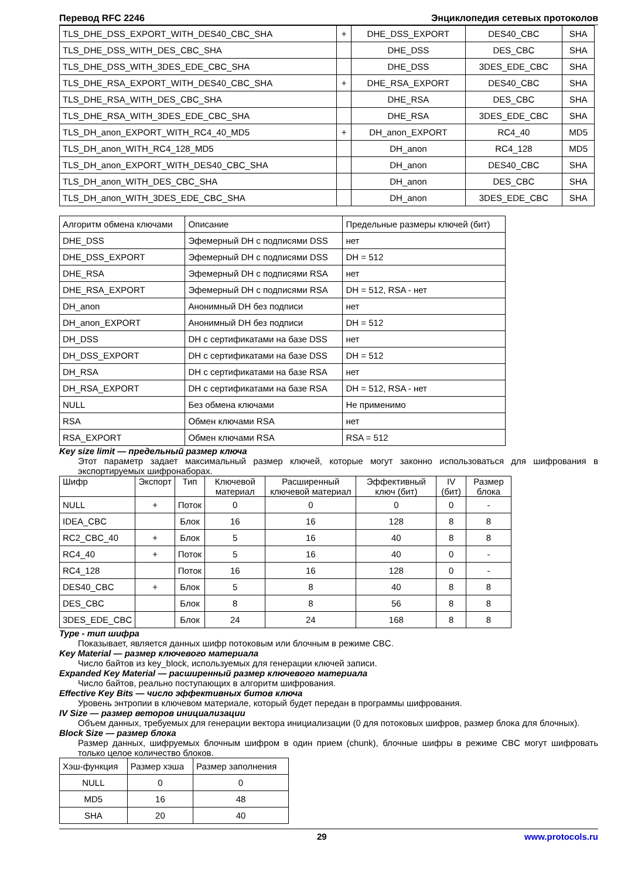Перевод RFC 2246 Энциклопедия сетевых протоколов
| TLS_DHE_DSS_EXPORT_WITH_DES40_CBC_SHA | + | DHE_DSS_EXPORT | DES40_CBC | SHA |
| TLS_DHE_DSS_WITH_DES_CBC_SHA | | DHE_DSS | DES_CBC | SHA |
| TLS_DHE_DSS_WITH_3DES_EDE_CBC_SHA | | DHE_DSS | 3DES_EDE_CBC | SHA |
| TLS_DHE_RSA_EXPORT_WITH_DES40_CBC_SHA | + | DHE_RSA_EXPORT | DES40_CBC | SHA |
| TLS_DHE_RSA_WITH_DES_CBC_SHA | | DHE_RSA | DES_CBC | SHA |
| TLS_DHE_RSA_WITH_3DES_EDE_CBC_SHA | | DHE_RSA | 3DES_EDE_CBC | SHA |
| TLS_DH_anon_EXPORT_WITH_RC4_40_MD5 | + | DH_anon_EXPORT | RC4_40 | MD5 |
| TLS_DH_anon_WITH_RC4_128_MD5 | | DH_anon | RC4_128 | MD5 |
| TLS_DH_anon_EXPORT_WITH_DES40_CBC_SHA | | DH_anon | DES40_CBC | SHA |
| TLS_DH_anon_WITH_DES_CBC_SHA | | DH_anon | DES_CBC | SHA |
| TLS_DH_anon_WITH_3DES_EDE_CBC_SHA | | DH_anon | 3DES_EDE_CBC | SHA |
| Алгоритм обмена ключами | Описание | Предельные размеры ключей (бит) |
| DHE_DSS | Эфемерный DH с подписями DSS | нет |
| DHE_DSS_EXPORT | Эфемерный DH с подписями DSS | DH = 512 |
| DHE_RSA | Эфемерный DH с подписями RSA | нет |
| DHE_RSA_EXPORT | Эфемерный DH с подписями RSA | DH = 512, RSA - нет |
| DH_anon | Анонимный DH без подписи | нет |
| DH_anon_EXPORT | Анонимный DH без подписи | DH = 512 |
| DH_DSS | DH с сертификатами на базе DSS | нет |
| DH_DSS_EXPORT | DH с сертификатами на базе DSS | DH = 512 |
| DH_RSA | DH с сертификатами на базе RSA | нет |
| DH_RSA_EXPORT | DH с сертификатами на базе RSA | DH = 512, RSA - нет |
| NULL | Без обмена ключами | Не применимо |
| RSA | Обмен ключами RSA | нет |
| RSA_EXPORT | Обмен ключами RSA | RSA = 512 |
Key size limit — предельный размер ключа
Этот параметр задает максимальный размер ключей, которые могут законно использоваться для шифрования в экспортируемых шифронаборах.
| Шифр | Экспорт | Тип | Ключевой материал | Расширенный ключевой материал | Эффективный ключ (бит) | IV (бит) | Размер блока |
| NULL | + | Поток | 0 | 0 | 0 | 0 | - |
| IDEA_CBC | | Блок | 16 | 16 | 128 | 8 | 8 |
| RC2_CBC_40 | + | Блок | 5 | 16 | 40 | 8 | 8 |
| RC4_40 | + | Поток | 5 | 16 | 40 | 0 | - |
| RC4_128 | | Поток | 16 | 16 | 128 | 0 | - |
| DES40_CBC | + | Блок | 5 | 8 | 40 | 8 | 8 |
| DES_CBC | | Блок | 8 | 8 | 56 | 8 | 8 |
| 3DES_EDE_CBC | | Блок | 24 | 24 | 168 | 8 | 8 |
Type - тип шифра
Показывает, является данных шифр потоковым или блочным в режиме CBC.
Key Material — размер ключевого материала
Число байтов из key_block, используемых для генерации ключей записи.
Expanded Key Material — расширенный размер ключевого материала
Число байтов, реально поступающих в алгоритм шифрования.
Effective Key Bits — число эффективных битов ключа
Уровень энтропии в ключевом материале, который будет передан в программы шифрования.
IV Size — размер веторов инициализации
Объем данных, требуемых для генерации вектора инициализации (0 для потоковых шифров, размер блока для блочных).
Block Size — размер блока
Размер данных, шифруемых блочным шифром в один прием (chunk), блочные шифры в режиме CBC могут шифровать только целое количество блоков.
| Хэш-функция | Размер хэша | Размер заполнения |
| NULL | 0 | 0 |
| MD5 | 16 | 48 |
| SHA | 20 | 40 |
29 www.protocols.ru